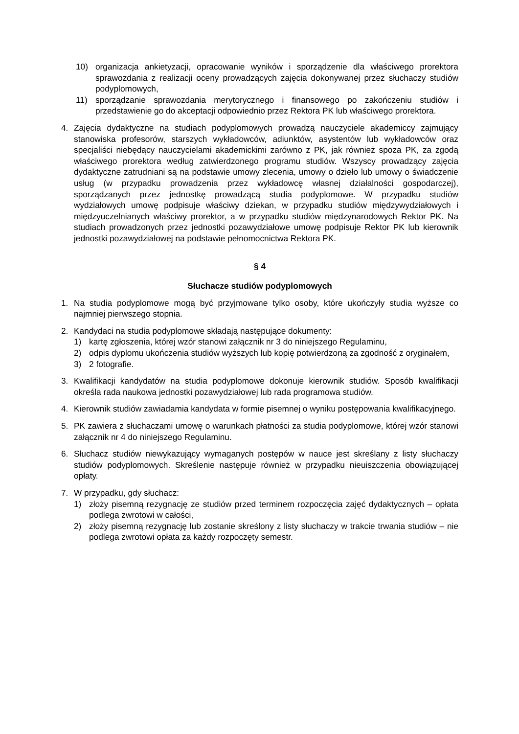10) organizacja ankietyzacji, opracowanie wyników i sporządzenie dla właściwego prorektora sprawozdania z realizacji oceny prowadzących zajęcia dokonywanej przez słuchaczy studiów podyplomowych,
11) sporządzanie sprawozdania merytorycznego i finansowego po zakończeniu studiów i przedstawienie go do akceptacji odpowiednio przez Rektora PK lub właściwego prorektora.
4. Zajęcia dydaktyczne na studiach podyplomowych prowadzą nauczyciele akademiccy zajmujący stanowiska profesorów, starszych wykładowców, adiunktów, asystentów lub wykładowców oraz specjaliści niebędący nauczycielami akademickimi zarówno z PK, jak również spoza PK, za zgodą właściwego prorektora według zatwierdzonego programu studiów. Wszyscy prowadzący zajęcia dydaktyczne zatrudniani są na podstawie umowy zlecenia, umowy o dzieło lub umowy o świadczenie usług (w przypadku prowadzenia przez wykładowcę własnej działalności gospodarczej), sporządzanych przez jednostkę prowadzącą studia podyplomowe. W przypadku studiów wydziałowych umowę podpisuje właściwy dziekan, w przypadku studiów międzywydziałowych i międzyuczelnianych właściwy prorektor, a w przypadku studiów międzynarodowych Rektor PK. Na studiach prowadzonych przez jednostki pozawydziałowe umowę podpisuje Rektor PK lub kierownik jednostki pozawydziałowej na podstawie pełnomocnictwa Rektora PK.
§ 4
Słuchacze studiów podyplomowych
1. Na studia podyplomowe mogą być przyjmowane tylko osoby, które ukończyły studia wyższe co najmniej pierwszego stopnia.
2. Kandydaci na studia podyplomowe składają następujące dokumenty:
1) kartę zgłoszenia, której wzór stanowi załącznik nr 3 do niniejszego Regulaminu,
2) odpis dyplomu ukończenia studiów wyższych lub kopię potwierdzoną za zgodność z oryginałem,
3) 2 fotografie.
3. Kwalifikacji kandydatów na studia podyplomowe dokonuje kierownik studiów. Sposób kwalifikacji określa rada naukowa jednostki pozawydziałowej lub rada programowa studiów.
4. Kierownik studiów zawiadamia kandydata w formie pisemnej o wyniku postępowania kwalifikacyjnego.
5. PK zawiera z słuchaczami umowę o warunkach płatności za studia podyplomowe, której wzór stanowi załącznik nr 4 do niniejszego Regulaminu.
6. Słuchacz studiów niewykazujący wymaganych postępów w nauce jest skreślany z listy słuchaczy studiów podyplomowych. Skreślenie następuje również w przypadku nieuiszczenia obowiązującej opłaty.
7. W przypadku, gdy słuchacz:
1) złoży pisemną rezygnację ze studiów przed terminem rozpoczęcia zajęć dydaktycznych – opłata podlega zwrotowi w całości,
2) złoży pisemną rezygnację lub zostanie skreślony z listy słuchaczy w trakcie trwania studiów – nie podlega zwrotowi opłata za każdy rozpoczęty semestr.